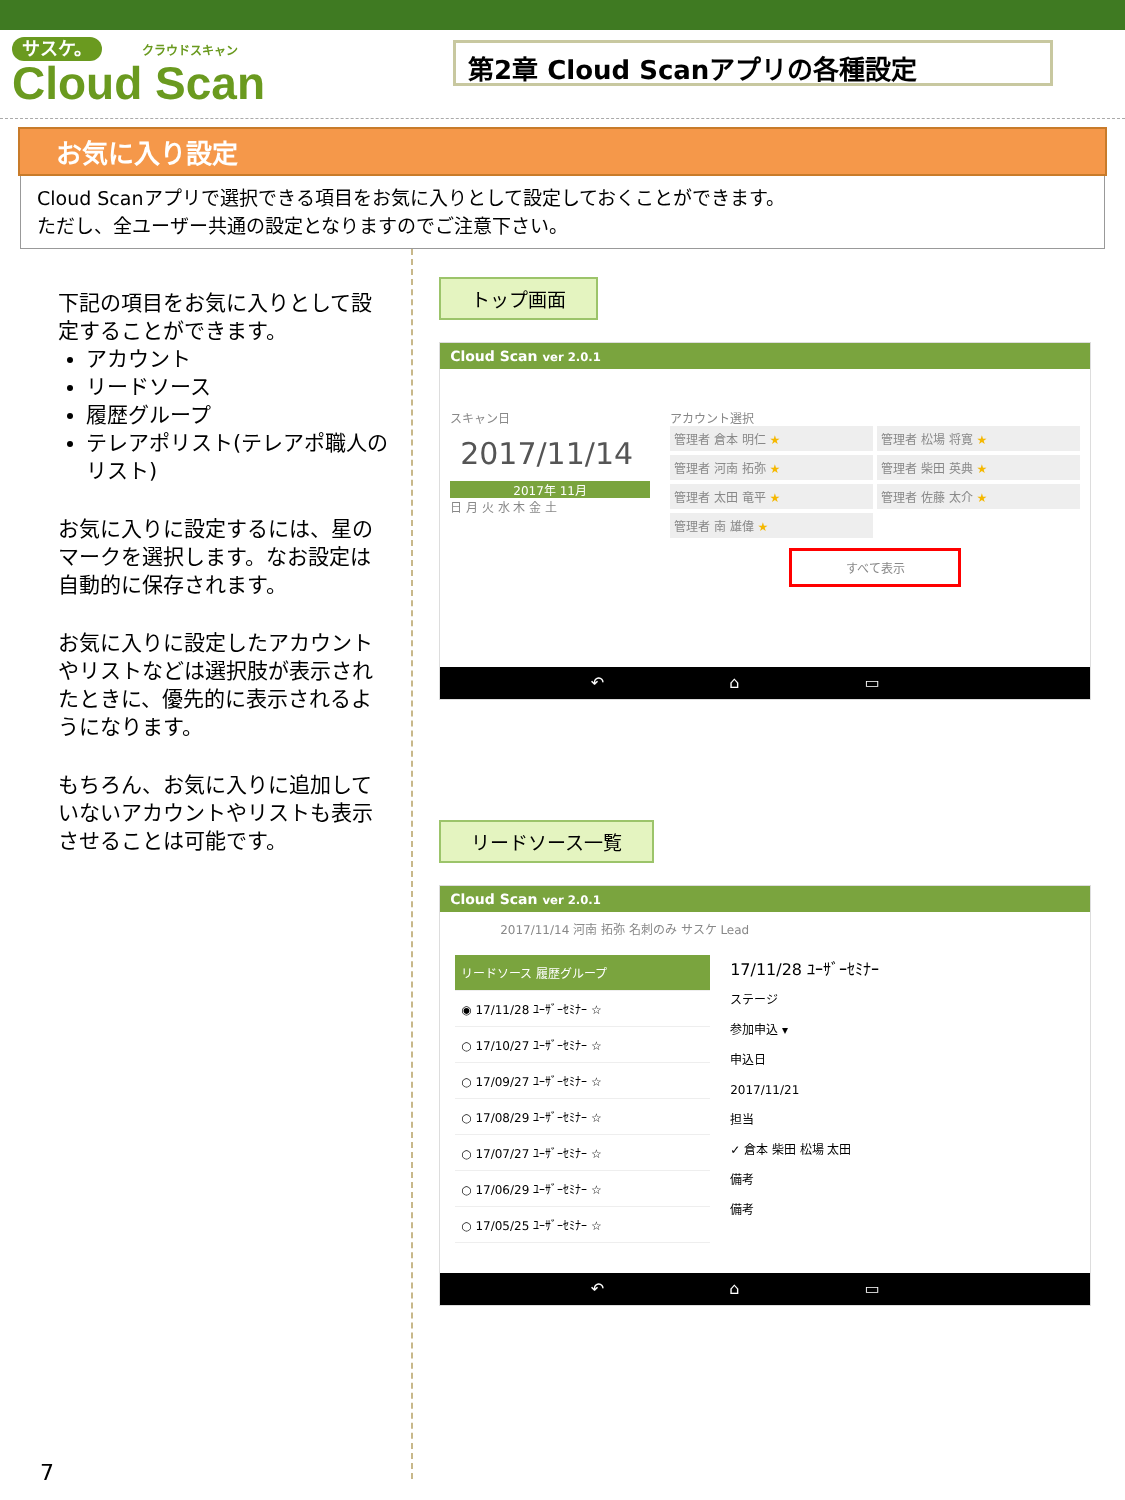サスケ。 クラウドスキャン
Cloud Scan
第2章 Cloud Scanアプリの各種設定
お気に入り設定
Cloud Scanアプリで選択できる項目をお気に入りとして設定しておくことができます。
ただし、全ユーザー共通の設定となりますのでご注意下さい。
下記の項目をお気に入りとして設定することができます。
アカウント
リードソース
履歴グループ
テレアポリスト(テレアポ職人のリスト)
お気に入りに設定するには、星のマークを選択します。なお設定は自動的に保存されます。
お気に入りに設定したアカウントやリストなどは選択肢が表示されたときに、優先的に表示されるようになります。
もちろん、お気に入りに追加していないアカウントやリストも表示させることは可能です。
トップ画面
Cloud Scan ver 2.0.1
スキャン日
2017/11/14
2017年 11月
日 月 火 水 木 金 土
アカウント選択
管理者 倉本 明仁 ★
管理者 松場 将寛 ★
管理者 河南 拓弥 ★
管理者 柴田 英典 ★
管理者 太田 竜平 ★
管理者 佐藤 太介 ★
管理者 南 雄偉 ★
すべて表示
↶ ⌂ ▭
リードソース一覧
Cloud Scan ver 2.0.1
2017/11/14 河南 拓弥 名刺のみ サスケ Lead
リードソース 履歴グループ
◉ 17/11/28 ﾕｰｻﾞｰｾﾐﾅｰ ☆
○ 17/10/27 ﾕｰｻﾞｰｾﾐﾅｰ ☆
○ 17/09/27 ﾕｰｻﾞｰｾﾐﾅｰ ☆
○ 17/08/29 ﾕｰｻﾞｰｾﾐﾅｰ ☆
○ 17/07/27 ﾕｰｻﾞｰｾﾐﾅｰ ☆
○ 17/06/29 ﾕｰｻﾞｰｾﾐﾅｰ ☆
○ 17/05/25 ﾕｰｻﾞｰｾﾐﾅｰ ☆
17/11/28 ﾕｰｻﾞｰｾﾐﾅｰ
ステージ
参加申込 ▾
申込日
2017/11/21
担当
✓ 倉本 柴田 松場 太田
備考
備考
↶ ⌂ ▭
7